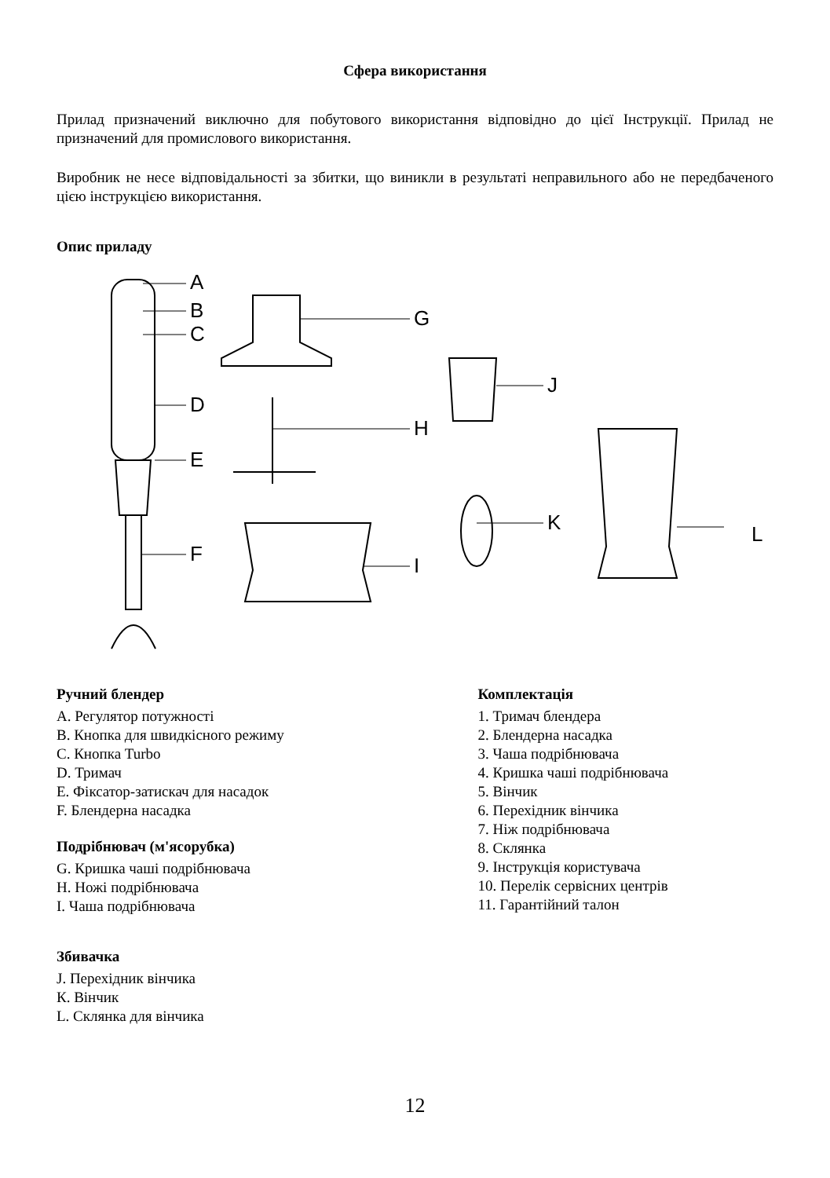Сфера використання
Прилад призначений виключно для побутового використання відповідно до цієї Інструкції. Прилад не призначений для промислового використання.
Виробник не несе відповідальності за збитки, що виникли в результаті неправильного або не передбаченого цією інструкцією використання.
Опис приладу
A
B
C
D
E
F
G
H
I
J
K
L
Ручний блендер
A. Регулятор потужності
B. Кнопка для швидкісного режиму
C. Кнопка Turbo
D. Тримач
E. Фіксатор-затискач для насадок
F. Блендерна насадка
Подрібнювач (м'ясорубка)
G. Кришка чаші подрібнювача
H. Ножі подрібнювача
I. Чаша подрібнювача
Збивачка
J. Перехідник вінчика
К. Вінчик
L. Склянка для вінчика
Комплектація
1. Тримач блендера
2. Блендерна насадка
3. Чаша подрібнювача
4. Кришка чаші подрібнювача
5. Вінчик
6. Перехідник вінчика
7. Ніж подрібнювача
8. Склянка
9. Інструкція користувача
10. Перелік сервісних центрів
11. Гарантійний талон
12